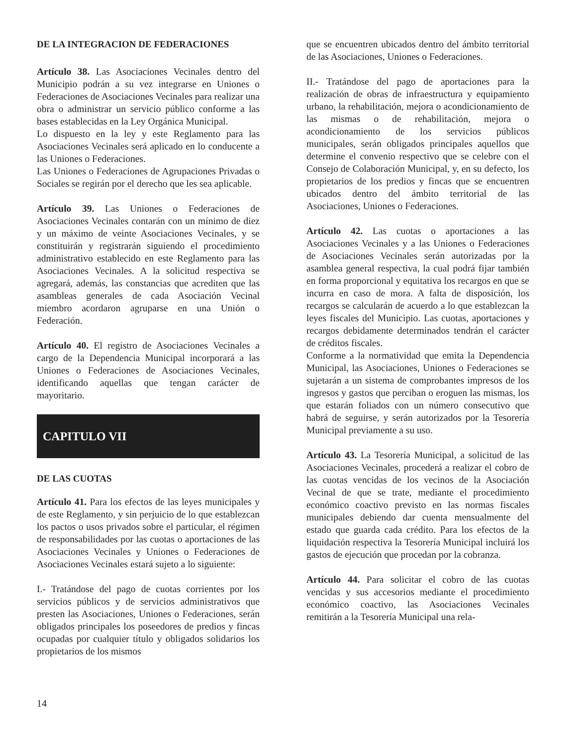DE LA INTEGRACION DE FEDERACIONES
Artículo 38. Las Asociaciones Vecinales dentro del Municipio podrán a su vez integrarse en Uniones o Federaciones de Asociaciones Vecinales para realizar una obra o administrar un servicio público conforme a las bases establecidas en la Ley Orgánica Municipal.
Lo dispuesto en la ley y este Reglamento para las Asociaciones Vecinales será aplicado en lo conducente a las Uniones o Federaciones.
Las Uniones o Federaciones de Agrupaciones Privadas o Sociales se regirán por el derecho que les sea aplicable.
Artículo 39. Las Uniones o Federaciones de Asociaciones Vecinales contarán con un mínimo de diez y un máximo de veinte Asociaciones Vecinales, y se constituirán y registrarán siguiendo el procedimiento administrativo establecido en este Reglamento para las Asociaciones Vecinales. A la solicitud respectiva se agregará, además, las constancias que acrediten que las asambleas generales de cada Asociación Vecinal miembro acordaron agruparse en una Unión o Federación.
Artículo 40. El registro de Asociaciones Vecinales a cargo de la Dependencia Municipal incorporará a las Uniones o Federaciones de Asociaciones Vecinales, identificando aquellas que tengan carácter de mayoritario.
CAPITULO VII
DE LAS CUOTAS
Artículo 41. Para los efectos de las leyes municipales y de este Reglamento, y sin perjuicio de lo que establezcan los pactos o usos privados sobre el particular, el régimen de responsabilidades por las cuotas o aportaciones de las Asociaciones Vecinales y Uniones o Federaciones de Asociaciones Vecinales estará sujeto a lo siguiente:
I.- Tratándose del pago de cuotas corrientes por los servicios públicos y de servicios administrativos que presten las Asociaciones, Uniones o Federaciones, serán obligados principales los poseedores de predios y fincas ocupadas por cualquier título y obligados solidarios los propietarios de los mismos
que se encuentren ubicados dentro del ámbito territorial de las Asociaciones, Uniones o Federaciones.
II.- Tratándose del pago de aportaciones para la realización de obras de infraestructura y equipamiento urbano, la rehabilitación, mejora o acondicionamiento de las mismas o de rehabilitación, mejora o acondicionamiento de los servicios públicos municipales, serán obligados principales aquellos que determine el convenio respectivo que se celebre con el Consejo de Colaboración Municipal, y, en su defecto, los propietarios de los predios y fincas que se encuentren ubicados dentro del ámbito territorial de las Asociaciones, Uniones o Federaciones.
Artículo 42. Las cuotas o aportaciones a las Asociaciones Vecinales y a las Uniones o Federaciones de Asociaciones Vecinales serán autorizadas por la asamblea general respectiva, la cual podrá fijar también en forma proporcional y equitativa los recargos en que se incurra en caso de mora. A falta de disposición, los recargos se calcularán de acuerdo a lo que establezcan la leyes fiscales del Municipio. Las cuotas, aportaciones y recargos debidamente determinados tendrán el carácter de créditos fiscales.
Conforme a la normatividad que emita la Dependencia Municipal, las Asociaciones, Uniones o Federaciones se sujetarán a un sistema de comprobantes impresos de los ingresos y gastos que perciban o eroguen las mismas, los que estarán foliados con un número consecutivo que habrá de seguirse, y serán autorizados por la Tesorería Municipal previamente a su uso.
Artículo 43. La Tesorería Municipal, a solicitud de las Asociaciones Vecinales, procederá a realizar el cobro de las cuotas vencidas de los vecinos de la Asociación Vecinal de que se trate, mediante el procedimiento económico coactivo previsto en las normas fiscales municipales debiendo dar cuenta mensualmente del estado que guarda cada crédito. Para los efectos de la liquidación respectiva la Tesorería Municipal incluirá los gastos de ejecución que procedan por la cobranza.
Artículo 44. Para solicitar el cobro de las cuotas vencidas y sus accesorios mediante el procedimiento económico coactivo, las Asociaciones Vecinales remitirán a la Tesorería Municipal una rela-
14